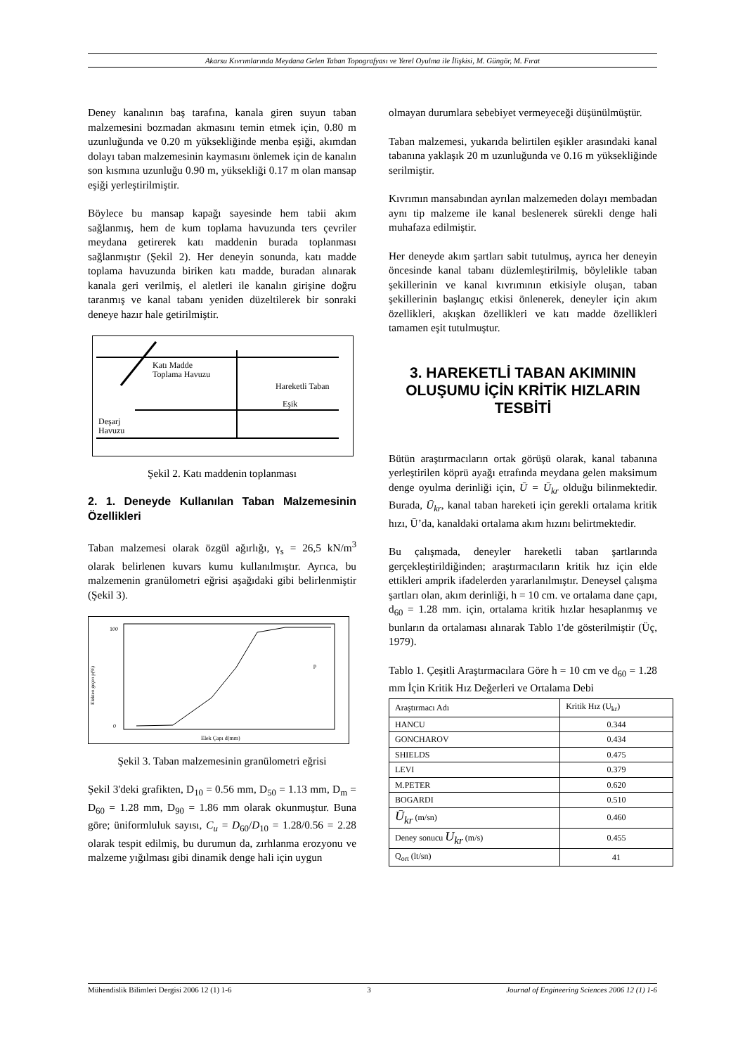Akarsu Kıvrımlarında Meydana Gelen Taban Topografyası ve Yerel Oyulma ile İlişkisi, M. Güngör, M. Fırat
Deney kanalının baş tarafına, kanala giren suyun taban malzemesini bozmadan akmasını temin etmek için, 0.80 m uzunluğunda ve 0.20 m yüksekliğinde menba eşiği, akımdan dolayı taban malzemesinin kaymasını önlemek için de kanalın son kısmına uzunluğu 0.90 m, yüksekliği 0.17 m olan mansap eşiği yerleştirilmiştir.
Böylece bu mansap kapağı sayesinde hem tabii akım sağlanmış, hem de kum toplama havuzunda ters çevriler meydana getirerek katı maddenin burada toplanması sağlanmıştır (Şekil 2). Her deneyin sonunda, katı madde toplama havuzunda biriken katı madde, buradan alınarak kanala geri verilmiş, el aletleri ile kanalın girişine doğru taranmış ve kanal tabanı yeniden düzeltilerek bir sonraki deneye hazır hale getirilmiştir.
Katı Madde
Toplama Havuzu
Hareketli Taban
Eşik
Deşarj
Havuzu
Şekil 2. Katı maddenin toplanması
2. 1. Deneyde Kullanılan Taban Malzemesinin Özellikleri
Taban malzemesi olarak özgül ağırlığı, γ<sub>s</sub> = 26,5 kN/m<sup>3</sup> olarak belirlenen kuvars kumu kullanılmıştır. Ayrıca, bu malzemenin granülometri eğrisi aşağıdaki gibi belirlenmiştir (Şekil 3).
Elekten geçen p(%)
100
0
Elek Çapı d(mm)
p
Şekil 3. Taban malzemesinin granülometri eğrisi
Şekil 3'deki grafikten, D<sub>10</sub> = 0.56 mm, D<sub>50</sub> = 1.13 mm, D<sub>m</sub> = D<sub>60</sub> = 1.28 mm, D<sub>90</sub> = 1.86 mm olarak okunmuştur. Buna göre; üniformluluk sayısı, C<sub>u</sub> = D<sub>60</sub>/D<sub>10</sub> = 1.28/0.56 = 2.28 olarak tespit edilmiş, bu durumun da, zırhlanma erozyonu ve malzeme yığılması gibi dinamik denge hali için uygun
olmayan durumlara sebebiyet vermeyeceği düşünülmüştür.
Taban malzemesi, yukarıda belirtilen eşikler arasındaki kanal tabanına yaklaşık 20 m uzunluğunda ve 0.16 m yüksekliğinde serilmiştir.
Kıvrımın mansabından ayrılan malzemeden dolayı membadan aynı tip malzeme ile kanal beslenerek sürekli denge hali muhafaza edilmiştir.
Her deneyde akım şartları sabit tutulmuş, ayrıca her deneyin öncesinde kanal tabanı düzlemleştirilmiş, böylelikle taban şekillerinin ve kanal kıvrımının etkisiyle oluşan, taban şekillerinin başlangıç etkisi önlenerek, deneyler için akım özellikleri, akışkan özellikleri ve katı madde özellikleri tamamen eşit tutulmuştur.
3. HAREKETLİ TABAN AKIMININ OLUŞUMU İÇİN KRİTİK HIZLARIN TESBİTİ
Bütün araştırmacıların ortak görüşü olarak, kanal tabanına yerleştirilen köprü ayağı etrafında meydana gelen maksimum denge oyulma derinliği için, Ū = Ū<sub>kr</sub> olduğu bilinmektedir. Burada, Ū<sub>kr</sub>, kanal taban hareketi için gerekli ortalama kritik hızı, Ū’da, kanaldaki ortalama akım hızını belirtmektedir.
Bu çalışmada, deneyler hareketli taban şartlarında gerçekleştirildiğinden; araştırmacıların kritik hız için elde ettikleri amprik ifadelerden yararlanılmıştır. Deneysel çalışma şartları olan, akım derinliği, h = 10 cm. ve ortalama dane çapı, d<sub>60</sub> = 1.28 mm. için, ortalama kritik hızlar hesaplanmış ve bunların da ortalaması alınarak Tablo 1'de gösterilmiştir (Üç, 1979).
Tablo 1. Çeşitli Araştırmacılara Göre h = 10 cm ve d<sub>60</sub> = 1.28 mm İçin Kritik Hız Değerleri ve Ortalama Debi
| Araştırmacı Adı | Kritik Hız (U<sub>kr</sub>) |
| --- | --- |
| HANCU | 0.344 |
| GONCHAROV | 0.434 |
| SHIELDS | 0.475 |
| LEVI | 0.379 |
| M.PETER | 0.620 |
| BOGARDI | 0.510 |
| Ū<sub>kr</sub> (m/sn) | 0.460 |
| Deney sonucu U<sub>kr</sub> (m/s) | 0.455 |
| Q<sub>ort</sub> (lt/sn) | 41 |
Mühendislik Bilimleri Dergisi 2006 12 (1) 1-6 3 Journal of Engineering Sciences 2006 12 (1) 1-6